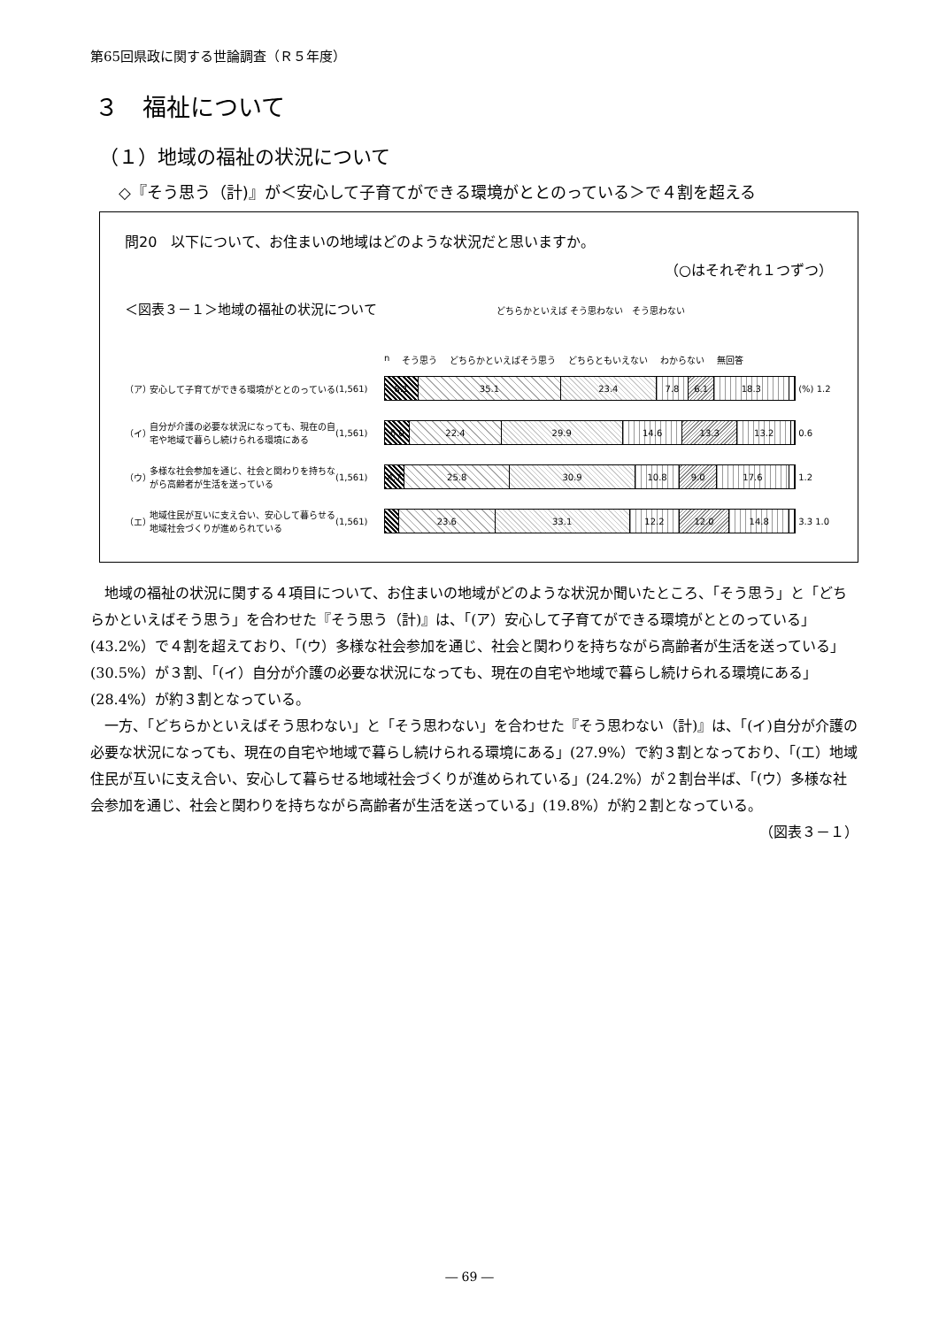第65回県政に関する世論調査（Ｒ５年度）
３　福祉について
（１）地域の福祉の状況について
◇『そう思う（計)』が＜安心して子育てができる環境がととのっている＞で４割を超える
問20　以下について、お住まいの地域はどのような状況だと思いますか。
（○はそれぞれ１つずつ）
＜図表３－１＞地域の福祉の状況について　　　　　　　　　どちらかといえば そう思わない　そう思わない
n そう思う どちらかといえばそう思う どちらともいえない わからない 無回答
（ア） 安心して子育てができる環境がととのっている (1,561)
8.1 35.1 23.4 7.8 6.1 18.3
(%) 1.2
（イ） 自分が介護の必要な状況になっても、現在の自宅や地域で暮らし続けられる環境にある (1,561)
6.0 22.4 29.9 14.6 13.3 13.2
0.6
（ウ） 多様な社会参加を通じ、社会と関わりを持ちながら高齢者が生活を送っている (1,561)
4.7 25.8 30.9 10.8 9.0 17.6
1.2
（エ） 地域住民が互いに支え合い、安心して暮らせる地域社会づくりが進められている (1,561)
23.6 33.1 12.2 12.0 14.8
3.3 1.0
地域の福祉の状況に関する４項目について、お住まいの地域がどのような状況か聞いたところ、「そう思う」と「どちらかといえばそう思う」を合わせた『そう思う（計)』は、「(ア）安心して子育てができる環境がととのっている」(43.2%）で４割を超えており、「(ウ）多様な社会参加を通じ、社会と関わりを持ちながら高齢者が生活を送っている」(30.5%）が３割、「(イ）自分が介護の必要な状況になっても、現在の自宅や地域で暮らし続けられる環境にある」(28.4%）が約３割となっている。
一方、「どちらかといえばそう思わない」と「そう思わない」を合わせた『そう思わない（計)』は、「(イ)自分が介護の必要な状況になっても、現在の自宅や地域で暮らし続けられる環境にある」(27.9%）で約３割となっており、「(エ）地域住民が互いに支え合い、安心して暮らせる地域社会づくりが進められている」(24.2%）が２割台半ば、「(ウ）多様な社会参加を通じ、社会と関わりを持ちながら高齢者が生活を送っている」(19.8%）が約２割となっている。
（図表３－１）
― 69 ―